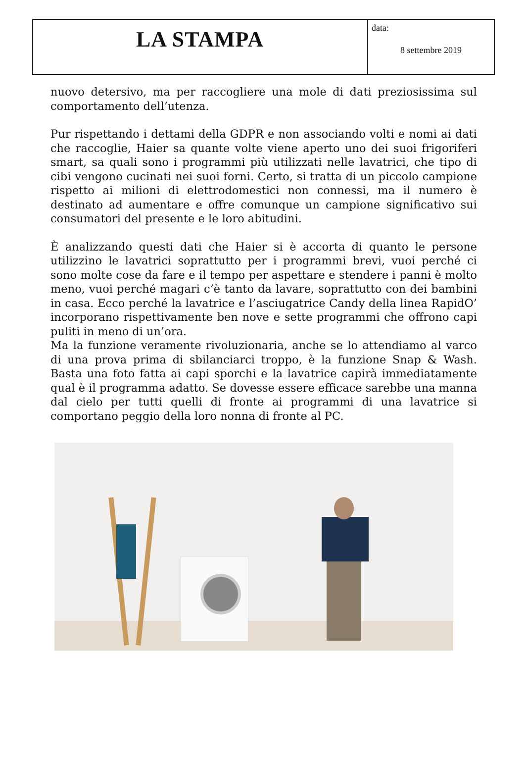| LA STAMPA | data: 8 settembre 2019 |
nuovo detersivo, ma per raccogliere una mole di dati preziosissima sul comportamento dell’utenza.
Pur rispettando i dettami della GDPR e non associando volti e nomi ai dati che raccoglie, Haier sa quante volte viene aperto uno dei suoi frigoriferi smart, sa quali sono i programmi più utilizzati nelle lavatrici, che tipo di cibi vengono cucinati nei suoi forni. Certo, si tratta di un piccolo campione rispetto ai milioni di elettrodomestici non connessi, ma il numero è destinato ad aumentare e offre comunque un campione significativo sui consumatori del presente e le loro abitudini.
È analizzando questi dati che Haier si è accorta di quanto le persone utilizzino le lavatrici soprattutto per i programmi brevi, vuoi perché ci sono molte cose da fare e il tempo per aspettare e stendere i panni è molto meno, vuoi perché magari c’è tanto da lavare, soprattutto con dei bambini in casa. Ecco perché la lavatrice e l’asciugatrice Candy della linea RapidO’ incorporano rispettivamente ben nove e sette programmi che offrono capi puliti in meno di un’ora.
Ma la funzione veramente rivoluzionaria, anche se lo attendiamo al varco di una prova prima di sbilanciarci troppo, è la funzione Snap & Wash. Basta una foto fatta ai capi sporchi e la lavatrice capirà immediatamente qual è il programma adatto. Se dovesse essere efficace sarebbe una manna dal cielo per tutti quelli di fronte ai programmi di una lavatrice si comportano peggio della loro nonna di fronte al PC.